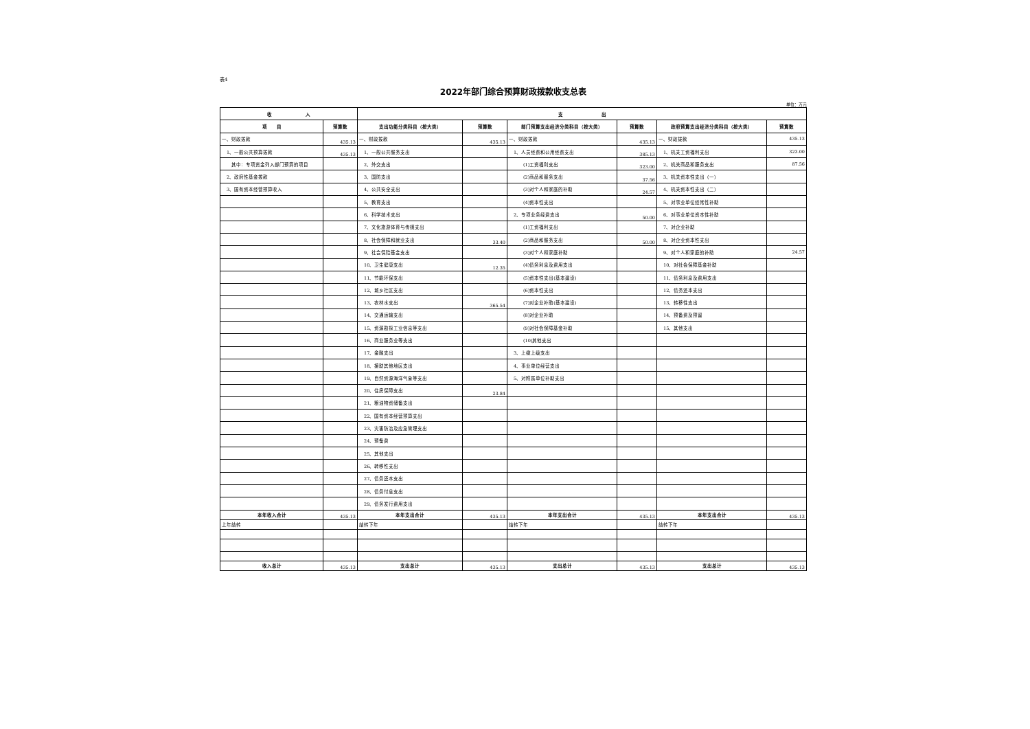表4
2022年部门综合预算财政拨款收支总表
单位：万元
| 收 入 | | 支 出 | | | | | |
| --- | --- | --- | --- | --- | --- | --- | --- |
| 项 目 | 预算数 | 支出功能分类科目（按大类） | 预算数 | 部门预算支出经济分类科目（按大类） | 预算数 | 政府预算支出经济分类科目（按大类） | 预算数 |
| 一、财政拨款 | 435.13 | 一、财政拨款 | 435.13 | 一、财政拨款 | 435.13 | 一、财政拨款 | 435.13 |
| 1、一般公共预算拨款 | 435.13 | 1、一般公共服务支出 | | 1、人员经费和公用经费支出 | 385.13 | 1、机关工资福利支出 | 323.00 |
| 其中：专项资金列入部门预算的项目 | | 2、外交支出 | | (1)工资福利支出 | 323.00 | 2、机关商品和服务支出 | 87.56 |
| 2、政府性基金拨款 | | 3、国防支出 | | (2)商品和服务支出 | 37.56 | 3、机关资本性支出（一） | |
| 3、国有资本经营预算收入 | | 4、公共安全支出 | | (3)对个人和家庭的补助 | 24.57 | 4、机关资本性支出（二） | |
| | | 5、教育支出 | | (4)资本性支出 | | 5、对事业单位经常性补助 | |
| | | 6、科学技术支出 | | 2、专项业务经费支出 | 50.00 | 6、对事业单位资本性补助 | |
| | | 7、文化旅游体育与传媒支出 | | (1)工资福利支出 | | 7、对企业补助 | |
| | | 8、社会保障和就业支出 | 33.40 | (2)商品和服务支出 | 50.00 | 8、对企业资本性支出 | |
| | | 9、社会保险基金支出 | | (3)对个人和家庭补助 | | 9、对个人和家庭的补助 | 24.57 |
| | | 10、卫生健康支出 | 12.35 | (4)债务利息及费用支出 | | 10、对社会保障基金补助 | |
| | | 11、节能环保支出 | | (5)资本性支出(基本建设) | | 11、债务利息及费用支出 | |
| | | 12、城乡社区支出 | | (6)资本性支出 | | 12、债务还本支出 | |
| | | 13、农林水支出 | 365.54 | (7)对企业补助(基本建设) | | 13、转移性支出 | |
| | | 14、交通运输支出 | | (8)对企业补助 | | 14、预备费及预留 | |
| | | 15、资源勘探工业信息等支出 | | (9)对社会保障基金补助 | | 15、其他支出 | |
| | | 16、商业服务业等支出 | | (10)其他支出 | | | |
| | | 17、金融支出 | | 3、上缴上级支出 | | | |
| | | 18、援助其他地区支出 | | 4、事业单位经营支出 | | | |
| | | 19、自然资源海洋气象等支出 | | 5、对附属单位补助支出 | | | |
| | | 20、住房保障支出 | 23.84 | | | | |
| | | 21、粮油物资储备支出 | | | | | |
| | | 22、国有资本经营预算支出 | | | | | |
| | | 23、灾害防治及应急管理支出 | | | | | |
| | | 24、预备费 | | | | | |
| | | 25、其他支出 | | | | | |
| | | 26、转移性支出 | | | | | |
| | | 27、债务还本支出 | | | | | |
| | | 28、债务付息支出 | | | | | |
| | | 29、债务发行费用支出 | | | | | |
| 本年收入合计 | 435.13 | 本年支出合计 | 435.13 | 本年支出合计 | 435.13 | 本年支出合计 | 435.13 |
| 上年结转 | | 结转下年 | | 结转下年 | | 结转下年 | |
| 收入总计 | 435.13 | 支出总计 | 435.13 | 支出总计 | 435.13 | 支出总计 | 435.13 |